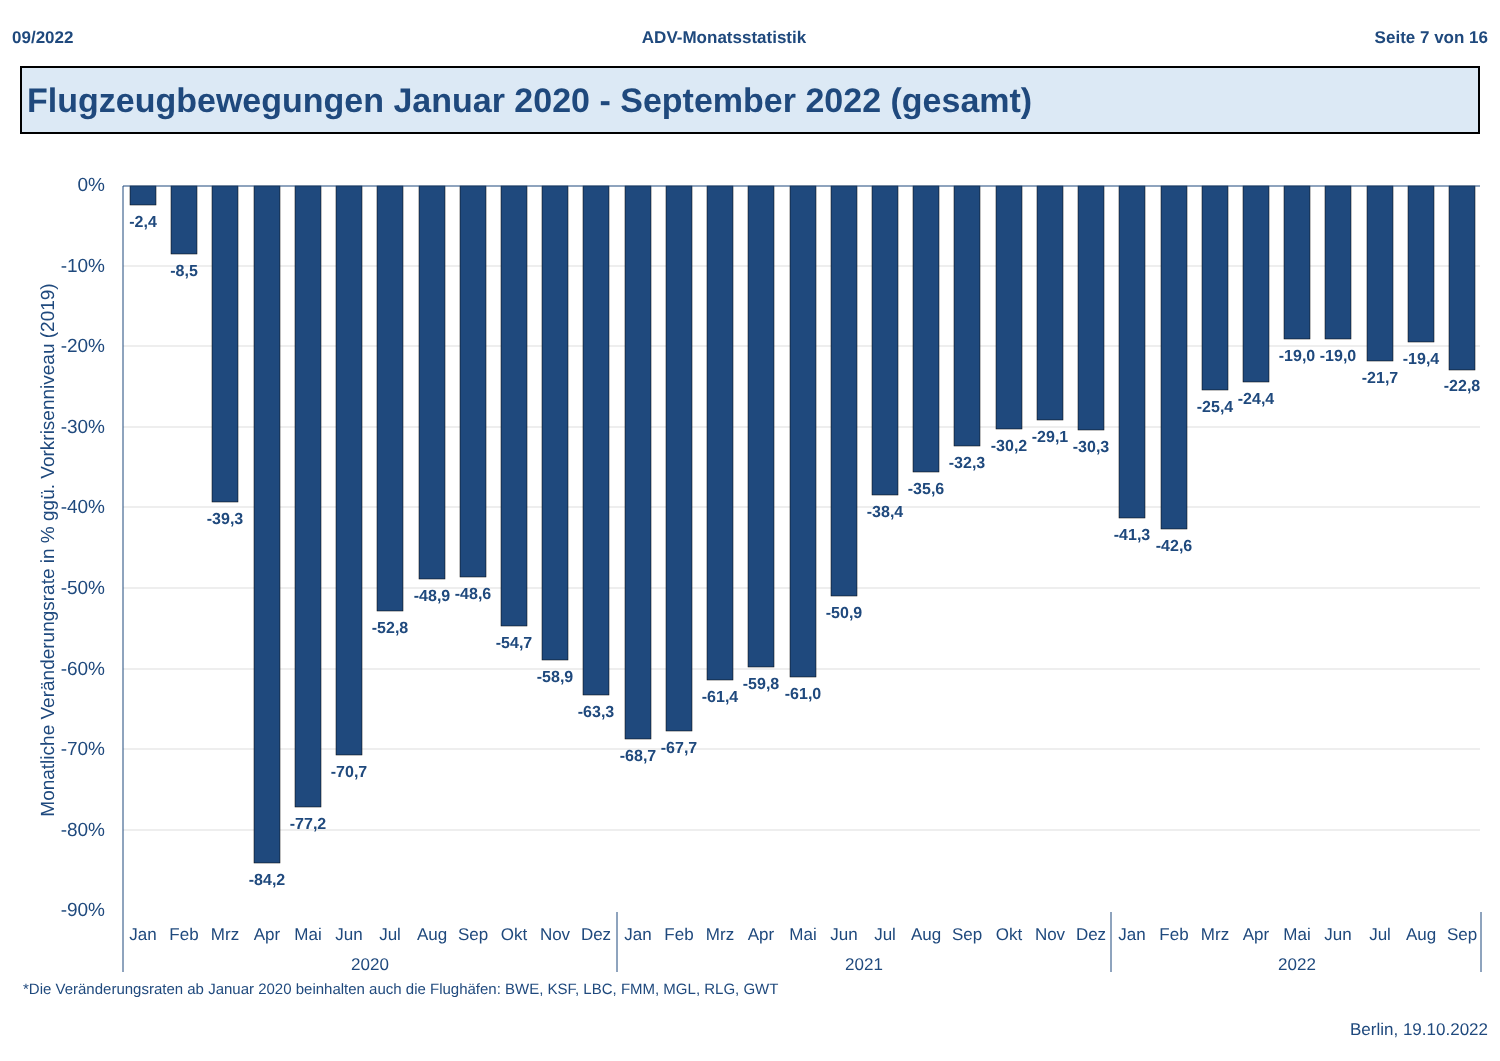09/2022 ADV-Monatsstatistik Seite 7 von 16
Flugzeugbewegungen Januar 2020 - September 2022 (gesamt)
0%
-10%
-20%
-30%
-40%
-50%
-60%
-70%
-80%
-90%
Monatliche Veränderungsrate in % ggü. Vorkrisenniveau (2019)
-2,4
-8,5
-39,3
-84,2
-77,2
-70,7
-52,8
-48,9
-48,6
-54,7
-58,9
-63,3
-68,7
-67,7
-61,4
-59,8
-61,0
-50,9
-38,4
-35,6
-32,3
-30,2
-29,1
-30,3
-41,3
-42,6
-25,4
-24,4
-19,0
-19,0
-21,7
-19,4
-22,8
Jan
Feb
Mrz
Apr
Mai
Jun
Jul
Aug
Sep
Okt
Nov
Dez
Jan
Feb
Mrz
Apr
Mai
Jun
Jul
Aug
Sep
Okt
Nov
Dez
Jan
Feb
Mrz
Apr
Mai
Jun
Jul
Aug
Sep
2020
2021
2022
*Die Veränderungsraten ab Januar 2020 beinhalten auch die Flughäfen: BWE, KSF, LBC, FMM, MGL, RLG, GWT
Berlin, 19.10.2022